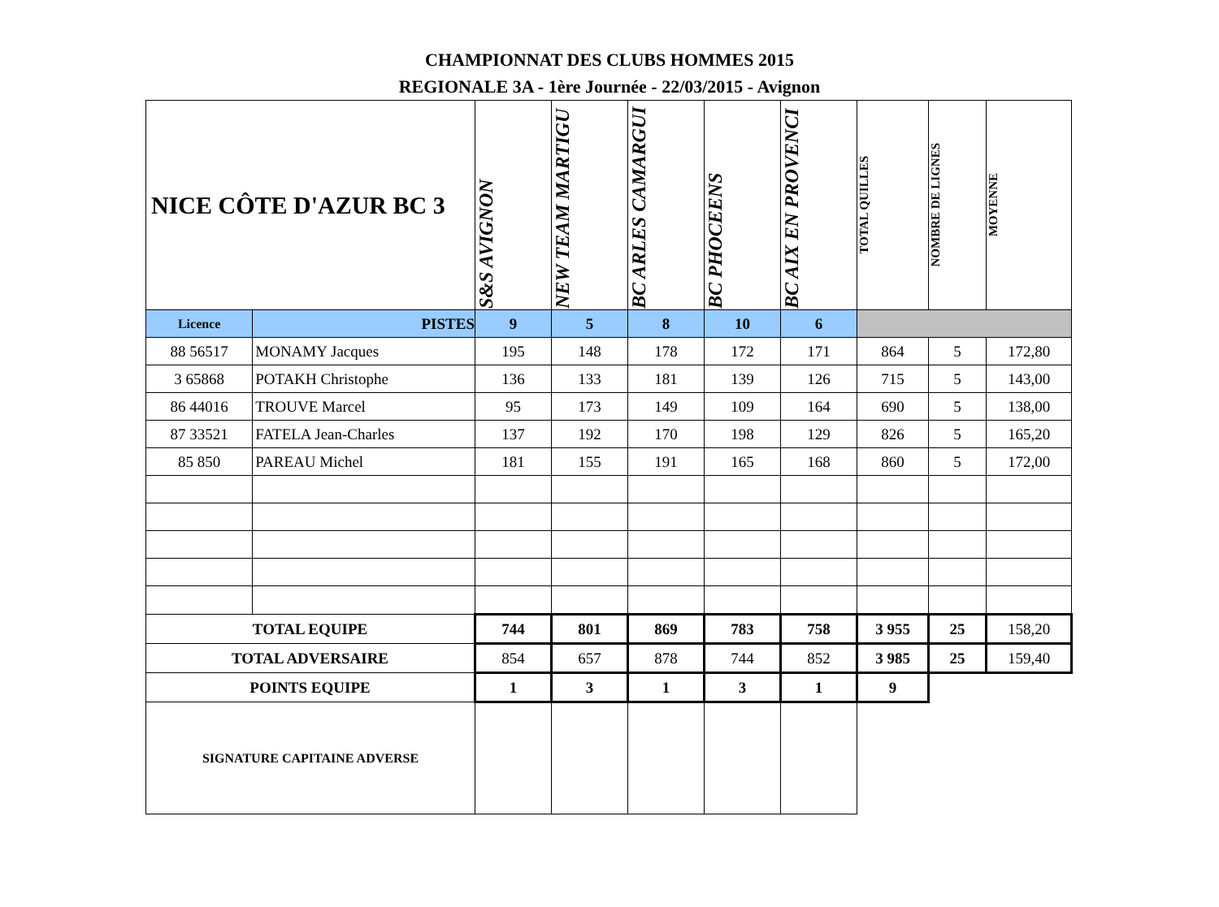CHAMPIONNAT DES CLUBS HOMMES 2015
REGIONALE 3A - 1ère Journée - 22/03/2015 - Avignon
| NICE CÔTE D'AZUR BC 3 | | S&S AVIGNON | NEW TEAM MARTIGU | BC ARLES CAMARGUI | BC PHOCEENS | BC AIX EN PROVENCI | TOTAL QUILLES | NOMBRE DE LIGNES | MOYENNE |
| Licence | PISTES | 9 | 5 | 8 | 10 | 6 | | | |
| 88 56517 | MONAMY Jacques | 195 | 148 | 178 | 172 | 171 | 864 | 5 | 172,80 |
| 3 65868 | POTAKH Christophe | 136 | 133 | 181 | 139 | 126 | 715 | 5 | 143,00 |
| 86 44016 | TROUVE Marcel | 95 | 173 | 149 | 109 | 164 | 690 | 5 | 138,00 |
| 87 33521 | FATELA Jean-Charles | 137 | 192 | 170 | 198 | 129 | 826 | 5 | 165,20 |
| 85 850 | PAREAU Michel | 181 | 155 | 191 | 165 | 168 | 860 | 5 | 172,00 |
| TOTAL EQUIPE | | 744 | 801 | 869 | 783 | 758 | 3 955 | 25 | 158,20 |
| TOTAL ADVERSAIRE | | 854 | 657 | 878 | 744 | 852 | 3 985 | 25 | 159,40 |
| POINTS EQUIPE | | 1 | 3 | 1 | 3 | 1 | 9 | | |
| SIGNATURE CAPITAINE ADVERSE | | | | | | | | | |